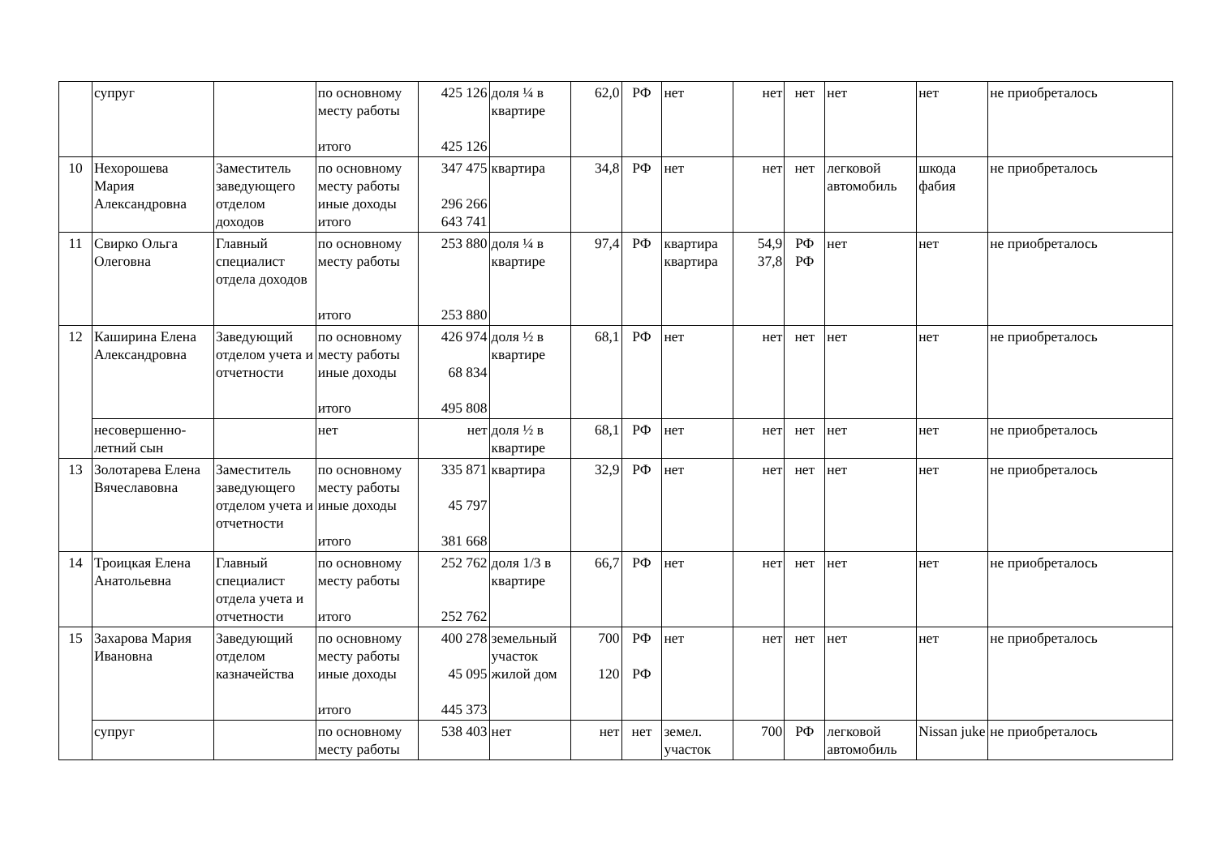| | супруг | | по основному месту работы итого | 425 126 425 126 | доля ¼ в квартире | 62,0 | РФ | нет | нет | нет | нет | нет | не приобреталось |
| 10 | Нехорошева Мария Александровна | Заместитель заведующего отделом доходов | по основному месту работы иные доходы итого | 347 475 296 266 643 741 | квартира | 34,8 | РФ | нет | нет | нет | легковой автомобиль | шкода фабия | не приобреталось |
| 11 | Свирко Ольга Олеговна | Главный специалист отдела доходов | по основному месту работы итого | 253 880 253 880 | доля ¼ в квартире | 97,4 | РФ | квартира квартира | 54,9 37,8 | РФ РФ | нет | нет | не приобреталось |
| 12 | Каширина Елена Александровна | Заведующий отделом учета и отчетности | по основному месту работы иные доходы итого | 426 974 68 834 495 808 | доля ½ в квартире | 68,1 | РФ | нет | нет | нет | нет | нет | не приобреталось |
| | несовершенно-летний сын | | нет | нет | доля ½ в квартире | 68,1 | РФ | нет | нет | нет | нет | нет | не приобреталось |
| 13 | Золотарева Елена Вячеславовна | Заместитель заведующего отделом учета и отчетности | по основному месту работы иные доходы итого | 335 871 45 797 381 668 | квартира | 32,9 | РФ | нет | нет | нет | нет | нет | не приобреталось |
| 14 | Троицкая Елена Анатольевна | Главный специалист отдела учета и отчетности | по основному месту работы итого | 252 762 252 762 | доля 1/3 в квартире | 66,7 | РФ | нет | нет | нет | нет | нет | не приобреталось |
| 15 | Захарова Мария Ивановна | Заведующий отделом казначейства | по основному месту работы иные доходы итого | 400 278 45 095 445 373 | земельный участок жилой дом | 700 120 | РФ РФ | нет | нет | нет | нет | нет | не приобреталось |
| | супруг | | по основному месту работы | 538 403 | нет | нет | нет | земел. участок | 700 | РФ | легковой автомобиль | Nissan juke | не приобреталось |